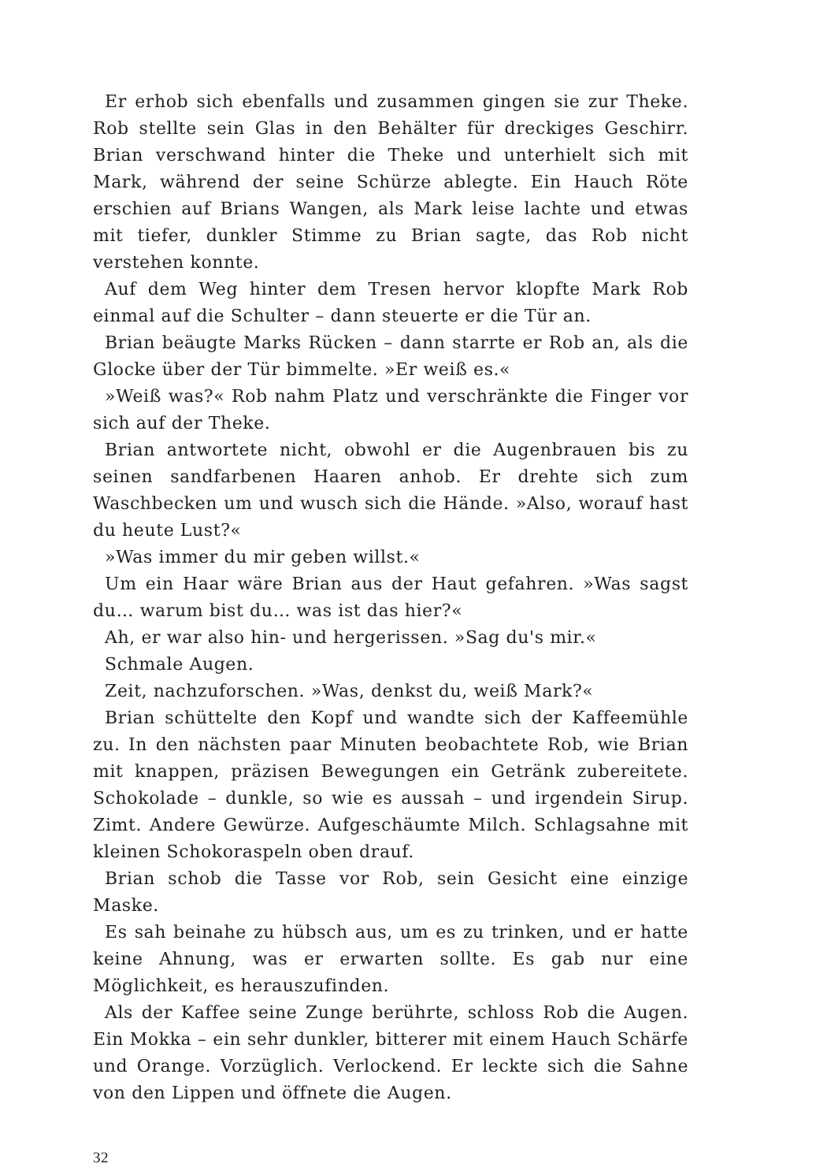Er erhob sich ebenfalls und zusammen gingen sie zur Theke. Rob stellte sein Glas in den Behälter für dreckiges Geschirr. Brian verschwand hinter die Theke und unterhielt sich mit Mark, während der seine Schürze ablegte. Ein Hauch Röte erschien auf Brians Wangen, als Mark leise lachte und etwas mit tiefer, dunkler Stimme zu Brian sagte, das Rob nicht verstehen konnte.
Auf dem Weg hinter dem Tresen hervor klopfte Mark Rob einmal auf die Schulter – dann steuerte er die Tür an.
Brian beäugte Marks Rücken – dann starrte er Rob an, als die Glocke über der Tür bimmelte. »Er weiß es.«
»Weiß was?« Rob nahm Platz und verschränkte die Finger vor sich auf der Theke.
Brian antwortete nicht, obwohl er die Augenbrauen bis zu seinen sandfarbenen Haaren anhob. Er drehte sich zum Waschbecken um und wusch sich die Hände. »Also, worauf hast du heute Lust?«
»Was immer du mir geben willst.«
Um ein Haar wäre Brian aus der Haut gefahren. »Was sagst du… warum bist du… was ist das hier?«
Ah, er war also hin- und hergerissen. »Sag du's mir.«
Schmale Augen.
Zeit, nachzuforschen. »Was, denkst du, weiß Mark?«
Brian schüttelte den Kopf und wandte sich der Kaffeemühle zu. In den nächsten paar Minuten beobachtete Rob, wie Brian mit knappen, präzisen Bewegungen ein Getränk zubereitete. Schokolade – dunkle, so wie es aussah – und irgendein Sirup. Zimt. Andere Gewürze. Aufgeschäumte Milch. Schlagsahne mit kleinen Schokoraspeln oben drauf.
Brian schob die Tasse vor Rob, sein Gesicht eine einzige Maske.
Es sah beinahe zu hübsch aus, um es zu trinken, und er hatte keine Ahnung, was er erwarten sollte. Es gab nur eine Möglichkeit, es herauszufinden.
Als der Kaffee seine Zunge berührte, schloss Rob die Augen. Ein Mokka – ein sehr dunkler, bitterer mit einem Hauch Schärfe und Orange. Vorzüglich. Verlockend. Er leckte sich die Sahne von den Lippen und öffnete die Augen.
32